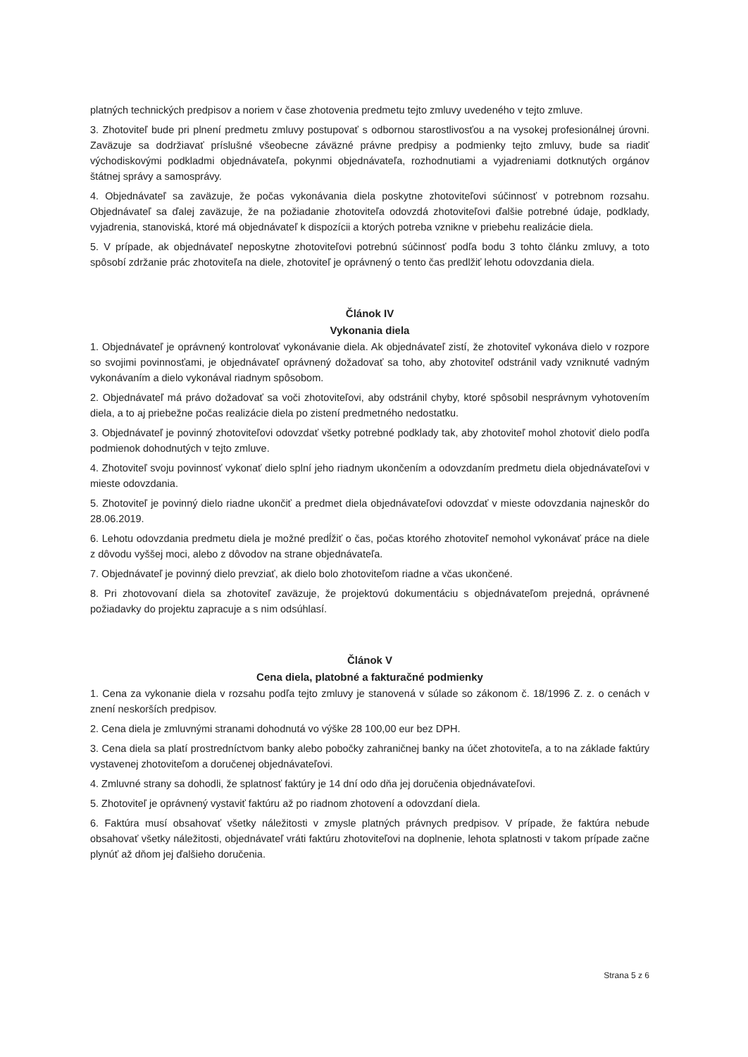platných technických predpisov a noriem v čase zhotovenia predmetu tejto zmluvy uvedeného v tejto zmluve.
3. Zhotoviteľ bude pri plnení predmetu zmluvy postupovať s odbornou starostlivosťou a na vysokej profesionálnej úrovni. Zaväzuje sa dodržiavať príslušné všeobecne záväzné právne predpisy a podmienky tejto zmluvy, bude sa riadiť východiskovými podkladmi objednávateľa, pokynmi objednávateľa, rozhodnutiami a vyjadreniami dotknutých orgánov štátnej správy a samosprávy.
4. Objednávateľ sa zaväzuje, že počas vykonávania diela poskytne zhotoviteľovi súčinnosť v potrebnom rozsahu. Objednávateľ sa ďalej zaväzuje, že na požiadanie zhotoviteľa odovzdá zhotoviteľovi ďalšie potrebné údaje, podklady, vyjadrenia, stanoviská, ktoré má objednávateľ k dispozícii a ktorých potreba vznikne v priebehu realizácie diela.
5. V prípade, ak objednávateľ neposkytne zhotoviteľovi potrebnú súčinnosť podľa bodu 3 tohto článku zmluvy, a toto spôsobí zdržanie prác zhotoviteľa na diele, zhotoviteľ je oprávnený o tento čas predlžiť lehotu odovzdania diela.
Článok IV
Vykonania diela
1. Objednávateľ je oprávnený kontrolovať vykonávanie diela. Ak objednávateľ zistí, že zhotoviteľ vykonáva dielo v rozpore so svojimi povinnosťami, je objednávateľ oprávnený dožadovať sa toho, aby zhotoviteľ odstránil vady vzniknuté vadným vykonávaním a dielo vykonával riadnym spôsobom.
2. Objednávateľ má právo dožadovať sa voči zhotoviteľovi, aby odstránil chyby, ktoré spôsobil nesprávnym vyhotovením diela, a to aj priebežne počas realizácie diela po zistení predmetného nedostatku.
3. Objednávateľ je povinný zhotoviteľovi odovzdať všetky potrebné podklady tak, aby zhotoviteľ mohol zhotoviť dielo podľa podmienok dohodnutých v tejto zmluve.
4. Zhotoviteľ svoju povinnosť vykonať dielo splní jeho riadnym ukončením a odovzdaním predmetu diela objednávateľovi v mieste odovzdania.
5. Zhotoviteľ je povinný dielo riadne ukončiť a predmet diela objednávateľovi odovzdať v mieste odovzdania najneskôr do 28.06.2019.
6. Lehotu odovzdania predmetu diela je možné predĺžiť o čas, počas ktorého zhotoviteľ nemohol vykonávať práce na diele z dôvodu vyššej moci, alebo z dôvodov na strane objednávateľa.
7. Objednávateľ je povinný dielo prevziať, ak dielo bolo zhotoviteľom riadne a včas ukončené.
8. Pri zhotovovaní diela sa zhotoviteľ zaväzuje, že projektovú dokumentáciu s objednávateľom prejedná, oprávnené požiadavky do projektu zapracuje a s nim odsúhlasí.
Článok V
Cena diela, platobné a fakturačné podmienky
1. Cena za vykonanie diela v rozsahu podľa tejto zmluvy je stanovená v súlade so zákonom č. 18/1996 Z. z. o cenách v znení neskorších predpisov.
2. Cena diela je zmluvnými stranami dohodnutá vo výške 28 100,00 eur bez DPH.
3. Cena diela sa platí prostredníctvom banky alebo pobočky zahraničnej banky na účet zhotoviteľa, a to na základe faktúry vystavenej zhotoviteľom a doručenej objednávateľovi.
4. Zmluvné strany sa dohodli, že splatnosť faktúry je 14 dní odo dňa jej doručenia objednávateľovi.
5. Zhotoviteľ je oprávnený vystaviť faktúru až po riadnom zhotovení a odovzdaní diela.
6. Faktúra musí obsahovať všetky náležitosti v zmysle platných právnych predpisov. V prípade, že faktúra nebude obsahovať všetky náležitosti, objednávateľ vráti faktúru zhotoviteľovi na doplnenie, lehota splatnosti v takom prípade začne plynúť až dňom jej ďalšieho doručenia.
Strana 5 z 6